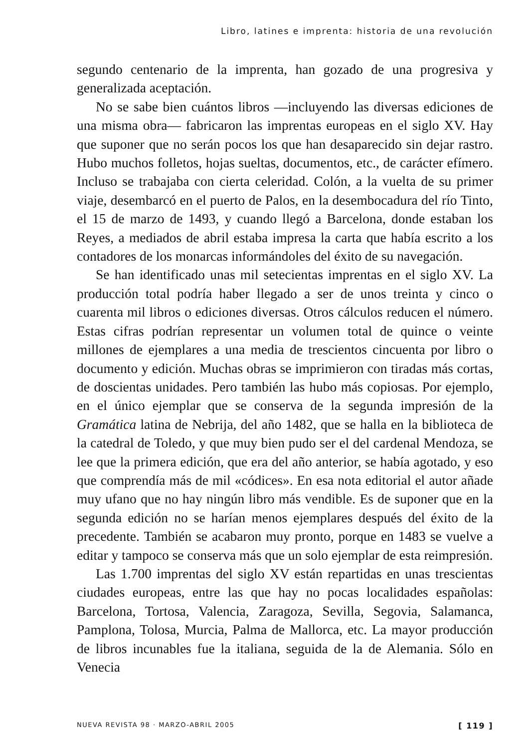Libro, latines e imprenta: historia de una revolución
segundo centenario de la imprenta, han gozado de una progresiva y generalizada aceptación.
No se sabe bien cuántos libros —incluyendo las diversas ediciones de una misma obra— fabricaron las imprentas europeas en el siglo XV. Hay que suponer que no serán pocos los que han desaparecido sin dejar rastro. Hubo muchos folletos, hojas sueltas, documentos, etc., de carácter efímero. Incluso se trabajaba con cierta celeridad. Colón, a la vuelta de su primer viaje, desembarcó en el puerto de Palos, en la desembocadura del río Tinto, el 15 de marzo de 1493, y cuando llegó a Barcelona, donde estaban los Reyes, a mediados de abril estaba impresa la carta que había escrito a los contadores de los monarcas informándoles del éxito de su navegación.
Se han identificado unas mil setecientas imprentas en el siglo XV. La producción total podría haber llegado a ser de unos treinta y cinco o cuarenta mil libros o ediciones diversas. Otros cálculos reducen el número. Estas cifras podrían representar un volumen total de quince o veinte millones de ejemplares a una media de trescientos cincuenta por libro o documento y edición. Muchas obras se imprimieron con tiradas más cortas, de doscientas unidades. Pero también las hubo más copiosas. Por ejemplo, en el único ejemplar que se conserva de la segunda impresión de la Gramática latina de Nebrija, del año 1482, que se halla en la biblioteca de la catedral de Toledo, y que muy bien pudo ser el del cardenal Mendoza, se lee que la primera edición, que era del año anterior, se había agotado, y eso que comprendía más de mil «códices». En esa nota editorial el autor añade muy ufano que no hay ningún libro más vendible. Es de suponer que en la segunda edición no se harían menos ejemplares después del éxito de la precedente. También se acabaron muy pronto, porque en 1483 se vuelve a editar y tampoco se conserva más que un solo ejemplar de esta reimpresión.
Las 1.700 imprentas del siglo XV están repartidas en unas trescientas ciudades europeas, entre las que hay no pocas localidades españolas: Barcelona, Tortosa, Valencia, Zaragoza, Sevilla, Segovia, Salamanca, Pamplona, Tolosa, Murcia, Palma de Mallorca, etc. La mayor producción de libros incunables fue la italiana, seguida de la de Alemania. Sólo en Venecia
NUEVA REVISTA 98 · MARZO-ABRIL 2005 [ 119 ]